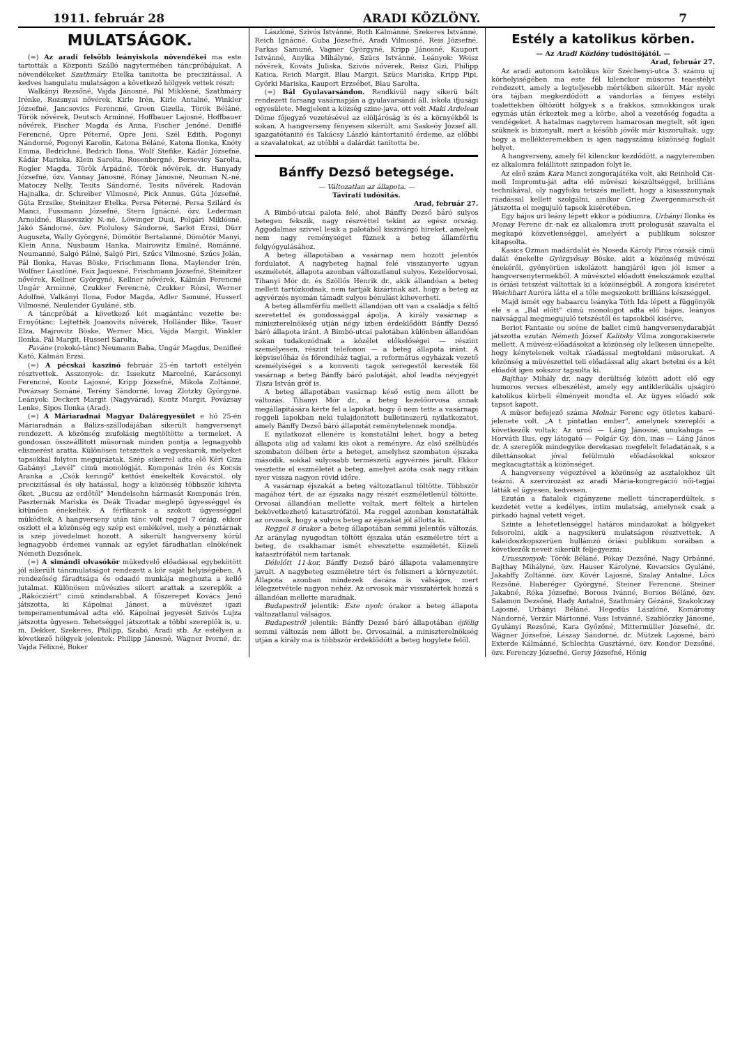1911. február 28 ARADI KÖZLÖNY. 7
MULATSÁGOK.
(=) Az aradi felsőbb leányiskola növendékei ma este tartották a Központi Szálló nagytermében táncpróbájukat. A növendékeket Szathmáry Etelka tanitotta be precizitással. A kedves hangulatu mulatságon a következő hölgyek vettek részt:
Walkányi Rezsőné, Vajda Jánosné, Pál Miklósné, Szathmáry Irénke, Rozsnyai nővérek, Kirle Irén, Kirle Antalné, Winkler Józsefné, Jancsovics Ferencné, Green Gizella, Török Béláné, Török nővérek, Deutsch Arminné, Hoffbauer Lajosné, Hoffbauer nővérek, Fischer Magda és Anna, Fischer Jenőné, Deniflé Ferencné, Opre Péterné, Opre Jeni, Szél Edith, Pogonyi Nándorné, Pogonyi Karolin, Katona Béláné, Katona Ilonka, Knóty Emma, Bedrichné, Bedrich Ilona, Wolf Stefike, Kádár Józsefné, Kádár Mariska, Klein Sarolta, Rosenbergné, Bersevicy Sarolta, Rogler Magda, Török Árpádné, Török nővérek, dr. Hunyady Józsefné, özv. Vannay Jánosné, Rónay Jánosné, Neuman N.-né, Matoczy Nelly, Tesits Sándorné, Tesits nővérek, Radován Hajnalka, dr. Schreiber Vilmosné, Pick Annus, Gúta Józsefné, Gúta Erzsike, Steinitzer Etelka, Persa Péterné, Persa Szilárd és Manci, Fussmann Józsefné, Stern Ignácné, özv. Lederman Arnoldné, Blasovszky N.-né, Löwinger Dusi, Polgári Miklósné, Jákó Sándorné, özv. Piolulosy Sándorné, Sarlot Erzsi, Dürr Auguszta, Wally Györgyné, Dömötör Bertalanné, Dömötör Manyi, Klein Anna, Nusbaum Hanka, Mairowitz Emilné, Románné, Neumanné, Salgó Pálné, Salgó Piri, Szűcs Vilmosné, Szűcs Jolán, Pál Ilonka, Havas Böske, Frischmann Ilona, Maylender Irén, Wolfner Lászlóné, Faix Jaquesné, Frischmann Józsefné, Steinitzer nővérek, Kellner Györgyné, Kellner nővérek, Kálmán Ferencné Ungár Arminné, Czukker Ferencné, Czukker Rózsi, Werner Adolfné, Valkányi Ilona, Fodor Magda, Adler Samuné, Husserl Vilmosné, Neulender Gyuláné, stb.
A táncpróbát a következő két magántánc vezette be: Ernyőtánc: Lejtették Joanovits nővérek, Holländer Ilike, Tauer Elza, Majrovitz Böske, Werner Mici, Vajda Margit, Winkler Ilonka, Pál Margit, Husserl Sarolta.
Paváne (rokokó-tánc) Neumann Baba, Ungár Magdus, Denifleé Kató, Kálmán Erzsi.
(=) A pécskai kaszinó február 25-én tartott estélyén résztvettek. Asszonyok: dr. Issekutz Marcelné, Karácsonyi Ferencné, Kontz Lajosné, Kripp Józsefné, Mikola Zoltánné, Povázsay Sománé, Terény Sándorné, lovag Zlotzky Györgyné. Leányok: Deckert Margit (Nagyvárad), Kontz Margit, Povázsay Lenke, Sipos Ilonka (Arad).
(=) A Máriaradnai Magyar Daláregyesület e hó 25-én Máriaradnán a Bálizs-szállodájában sikerült hangversenyt rendezett. A közönség zsufolásig megtöltötte a termeket. A gondosan összeállitott müsornak minden pontja a legnagyobb elismerést aratta. Különösen tetszettek a vegyeskarok, melyeket tapsokkal folyton megujráztak. Szép sikerrel adta elő Kéri Giza Gabányi „Levél" cimü monológját. Komponás Irén és Kocsis Aranka a „Csók keringő" kettőst énekelték Kovácstól, oly precizitással és oly hatással, hogy a közönség többször kihivta őket. „Bucsu az erdőtől" Mendelsohn hármasát Komponás Irén, Paszternák Mariska és Deák Tivadar meglepő ügyességgel és kitünően énekelték. A férfikarok a szokott ügyességgel müködtek. A hangverseny után tánc volt reggel 7 óráig, ekkor oszlott el a közönség egy szép est emlékével, mely a pénztárnak is szép jövedelmet hozott. A sikerült hangverseny körül legnagyobb érdemei vannak az egylet fáradhatlan elnökének Németh Dezsőnek.
(=) A simándi olvasókör mükedvelő előadással egybekötött jól sikerült táncmulatságot rendezett a kör saját helyiségében. A rendezőség fáradtsága és odaadó munkája meghozta a kellő jutalmat. Különösen müvészies sikert arattak a szereplők a „Rákócziért" cimü szindarabbal. A főszerepet Kovács Jenő játszotta, ki Kápolnai Jánost, a müvészet igazi temperamentumával adta elő. Kápolnai jegyesét Szivós Lujza játszotta ügyesen. Tehetséggel játszottak a többi szereplők is, u. m. Dekker, Szekeres, Philipp, Szabó, Aradi stb. Az estélyen a következő hölgyek jelentek: Philipp Jánosné, Wágner Ivorné, dr. Vajda Félixné, Boker
Lászlóné, Szivós Istvánné, Roth Kálmánné, Szekeres Istvánné, Reich Ignácné, Guba Józsefné, Aradi Vilmosné, Reis Józsefné, Farkas Samuné, Vagner Györgyné, Kripp Jánosné, Kauport Istvánné, Anyika Mihályné, Szücs Istvánné. Leányok: Weisz nővérek, Kováts Juliska, Szivós nővérek, Reisz Gizi, Philipp Katica, Reich Margit, Blau Margit, Szücs Mariska, Kripp Pipi, Györki Mariska, Kauport Erzsébet, Blau Sarolta.
(=) Bál Gyulavarsándon. Rendkivül nagy sikerü bált rendezett farsang vasárnapján a gyulavarsándi áll. iskola ifjusági egyesülete. Megjelent a község szine-java, ott volt Maki Ardelean Döme főjegyző vezetésével az elöljáróság is és a környékből is sokan. A hangverseny fényesen sikerült, ami Saskeöy József áll. igazgatótanitó és Takácsy László kántortanitó érdeme, az előbbi a szavalatokat, az utóbbi a dalárdát tanitotta be.
Bánffy Dezső betegsége.
— Változatlan az állapota. —
Távirati tudósitás.
Arad, február 27.
A Bimbó-utcai palota felé, ahol Bánffy Dezső báró sulyos betegen fekszik, nagy részvéttel tekint az egész ország. Aggodalmas szivvel lesik a palotából kiszivárgó hireket, amelyek nem nagy reménységet füznek a beteg államférfiu felgyógyulásához.
A beteg állapotában a vasárnap nem hozott jelentős fordulatot. A nagybeteg hajnal felé visszanyerte ugyan eszméletét, állapota azonban változatlanul sulyos. Kezelőorvosai, Tihanyi Mór dr. és Szöllős Henrik dr., akik állandóan a beteg mellett tartózkodnak, nem tartják kizártnak azt, hogy a beteg az agyvérzés nyomán támadt sulyos bénulást kiheverheti.
A beteg államférfiu mellett állandóan ott van a családja s féltő szeretettel és gondossággal ápolja. A király vasárnap a miniszterelnökség utján négy izben érdeklődött Bánffy Dezső báró állapota iránt. A Bimbó-utcai palotában különben állandóan sokan tudakozódnak a közélet előkelőségei — részint személyesen, részint telefonon — a beteg állapota iránt. A képviselőház és főrendiház tagjai, a református egyházak vezető személyiségei s a konventi tagok seregestől keresték föl vasárnap a beteg Bánffy báró palotáját, ahol leadta névjegyét Tisza István gróf is.
A beteg állapotában vasárnap késő estig nem állott be változás. Tihanyi Mór dr., a beteg kezelőorvosa annak megállapitására kérte fel a lapokat, hogy ő nem tette a vasárnapi reggeli lapokban neki tulajdonitott bulletinszerü nyilatkozatot, amely Bánffy Dezső báró állapotát reménytelennek mondja.
E nyilatkozat ellenére is konstatálni lehet, hogy a beteg állapota alig ad valami kis okot a reményre. Az első szélhüdés szombaton délben érte a beteget, amelyhez szombaton éjszaka második, sokkal sulyosabb természetü agyvérzés járult. Ekkor vesztette el eszméletét a beteg, amelyet azóta csak nagy ritkán nyer vissza nagyon rövid időre.
A vasárnap éjszakát a beteg változatlanul töltötte. Többször magához tért, de az éjszaka nagy részét eszméletlenül töltötte. Orvosai állandóan mellette voltak, mert féltek a hirtelen bekövetkezhető katasztrófától. Ma reggel azonban konstatálták az orvosok, hogy a sulyos beteg az éjszakát jól állotta ki.
Reggel 8 órakor a beteg állapotában semmi jelentős változás. Az aránylag nyugodtan töltött éjszaka után eszméletre tért a beteg, de csakhamar ismét elvesztette eszméletét. Közeli katasztrófától nem tartanak.
Délelőtt 11-kor. Bánffy Dezső báró állapota valamennyire javult. A nagybeteg eszméletre tért és felismeri a környezetét. Állapota azonban mindezek dacára is válságos, mert lélegzetvétele nagyon nehéz. Az orvosok már visszatértek hozzá s állandóan mellette maradnak.
Budapestről jelentik: Este nyolc órakor a beteg állapota változatlanul válságos.
Budapestről jelentik: Bánffy Dezső báró állapotában éjfélig semmi változás nem állott be. Orvosainál, a miniszterelnökség utján a király ma is többször érdeklődött a beteg hogylete felől.
Estély a katolikus körben.
— Az Aradi Közlöny tudósitójától. —
Arad, február 27.
Az aradi autonom katolikus kör Széchenyi-utca 3. számu uj körhelyiségében ma este fél kilenckor müsoros teaestélyt rendezett, amely a legteljesebb mértékben sikerült. Már nyolc óra tájban megkezdődött a vándorlás a fényes estélyi toalettekben öltözött hölgyek s a frakkos, szmokkingos urak egymás után érkeztek meg a körbe, ahol a vezetőség fogadta a vendégeket. A hatalmas nagyterem hamarosan megtelt, sőt igen szüknek is bizonyult, mert a később jövők már kiszorultak, ugy, hogy a mellékteremekben is igen nagyszámu közönség foglalt helyet.
A hangverseny, amely fél kilenckor kezdődött, a nagyteremben ez alkalomra felállitott szinpadon folyt le.
Az első szám Kara Manci zongorajátéka volt, aki Reinhold Cis-moll Impromtu-ját adta elő müvészi készültséggel, brilliáns technikával, oly nagyfoku tetszés mellett, hogy a kisasszonynak ráadással kellett szolgálni, amikor Grieg Zwergenmarsch-át játszotta el megujuló tapsok kiséretében.
Egy bájos uri leány lépett ekkor a pódiumra, Urbányi Ilonka és Monay Ferenc dr.-nak ez alkalomra irott prologusát szavalta el megkapó közvetlenséggel, amelyért a publikum sokszor kitapsolta.
Kasics Ozman madárdalát és Noseda Károly Piros rózsák cimü dalát énekelte Györgyőssy Böske, akit a közönség müvészi énekéről, gyönyörüen iskolázott hangjáról igen jól ismer a hangversenytermekből. A müvésztel előadott énekszámok ezuttal is óriási tetszést váltottak ki a közönségből. A zongora kiséretet Weichhart Auróra látta el a tőle megszokott brilliáns készséggel.
Majd ismét egy babaarcu leányka Tóth Ida lépett a függönyök elé s a „Bál előtt" cimü monologot adta elő bájos, leányos naivsággal megmegujuló tetszéstől és tapsokból kisérve.
Beriot Fantasie ou scéne de ballet cimü hangversenydarabját játszotta ezután Németh József Kalitsky Vilma zongorakiserete mellett. A müvész-előadásokat a közönség oly lelkesen ünnepelte, hogy kénytelenek voltak ráadással megtoldani müsorukat. A közönség a müvészettel teli előadással alig akart betelni és a két előadót igen sokszor tapsolta ki.
Bajthay Mihály dr. nagy derültség között adott elő egy humoros verses elbeszélést, amely egy antiklerikális ujságiró katolikus körbeli élményeit mondta el. Az ügyes előadó sok tapsot kapott.
A müsor befejező száma Molnár Ferenc egy ötletes kabaré-jelenete volt. „A t pintatlan ember", amelynek szereplői a következők voltak: Az urnő — Láng Jánosné, unukahuga — Horváth Ilus, egy látogató — Polgár Gy. dön, inas — Láng János dr. A szereplők mindegyike derekasan megfelelt feladatának, s a dilettánsokat jóval felülmuló előadásokkal sokszor megkacagtatták a közönséget.
A hangverseny végeztével a közönség az asztalokhoz ült teázni. A szervirozást az aradi Mária-kongregáció női-tagjai látták el ügyesen, kedvesen.
Ezután a fiatalok cigányzene mellett táncraperdültek, s kezdetét vette a kedélyes, intim mulatság, amelynek csak a pirkadó hajnal vetett véget.
Szinte a lehetetlenséggel határos mindazokat a hölgyeket felsorolni, akik a nagysikerü mulatságon résztvettek. A kaleidoszkopszerüen hullámzó óriási publikum soraiban a következők neveit sikerült feljegyezni:
Urasszonyok: Török Béláné, Pókay Dezsőné, Nagy Orbánné, Bajthay Mihályné, özv. Hauser Károlyné, Kovacsics Gyuláné, Jakabffy Zoltánné, özv. Kövér Lajosné, Szalay Antalné, Lőcs Rezsőné, Haberéger Györgyné, Steiner Ferencné, Steiner Jakabné, Róka Józsefné, Boross Ivánné, Borsos Béláné, özv. Salamon Dezsőné, Hady Antalné, Szathmáry Gézáné, Szakolczay Lajosné, Urbányi Béláné, Hegedüs Lászlóné, Komáromy Nándorné, Verzár Mártonné, Vass Istvánné, Szablóczky Jánosné, Gyulányi Rezsőné, Kara Győzőné, Mittermüller Józsefné, dr. Wágner Józsefné, Lészay Sándorné, dr. Mützek Lajosné, báró Exterde Kálmánné, Schlechta Gusztávné, özv. Kondor Dezsőné, özv. Ferenczy Józsefné, Gersy Józsefné, Hönig